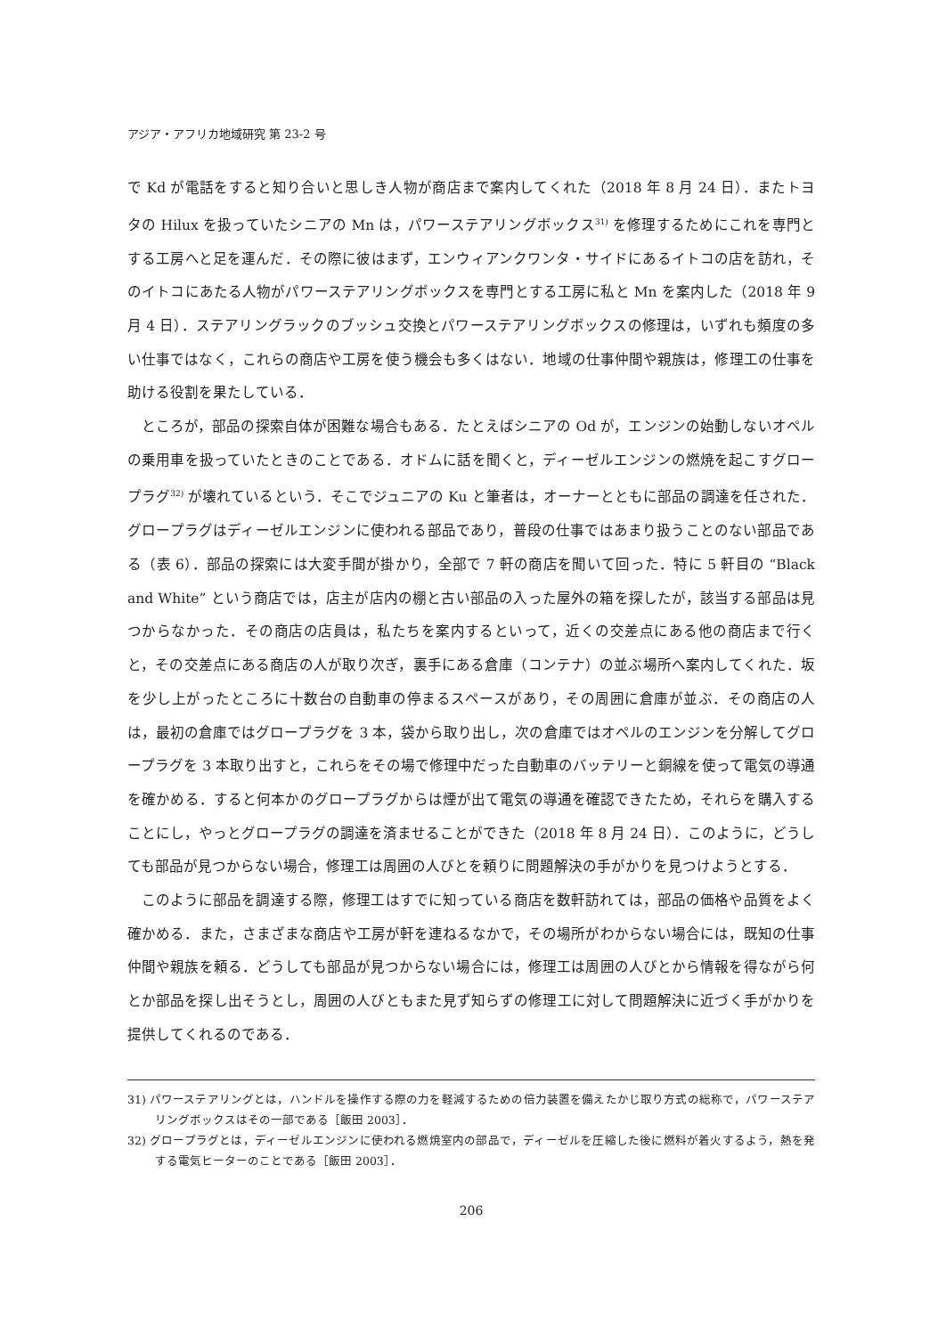アジア・アフリカ地域研究 第 23-2 号
で Kd が電話をすると知り合いと思しき人物が商店まで案内してくれた（2018 年 8 月 24 日）．またトヨタの Hilux を扱っていたシニアの Mn は，パワーステアリングボックス<sup>31)</sup> を修理するためにこれを専門とする工房へと足を運んだ．その際に彼はまず，エンウィアンクワンタ・サイドにあるイトコの店を訪れ，そのイトコにあたる人物がパワーステアリングボックスを専門とする工房に私と Mn を案内した（2018 年 9 月 4 日）．ステアリングラックのブッシュ交換とパワーステアリングボックスの修理は，いずれも頻度の多い仕事ではなく，これらの商店や工房を使う機会も多くはない．地域の仕事仲間や親族は，修理工の仕事を助ける役割を果たしている．
ところが，部品の探索自体が困難な場合もある．たとえばシニアの Od が，エンジンの始動しないオペルの乗用車を扱っていたときのことである．オドムに話を聞くと，ディーゼルエンジンの燃焼を起こすグロープラグ<sup>32)</sup> が壊れているという．そこでジュニアの Ku と筆者は，オーナーとともに部品の調達を任された．グロープラグはディーゼルエンジンに使われる部品であり，普段の仕事ではあまり扱うことのない部品である（表 6）．部品の探索には大変手間が掛かり，全部で 7 軒の商店を聞いて回った．特に 5 軒目の “Black and White” という商店では，店主が店内の棚と古い部品の入った屋外の箱を探したが，該当する部品は見つからなかった．その商店の店員は，私たちを案内するといって，近くの交差点にある他の商店まで行くと，その交差点にある商店の人が取り次ぎ，裏手にある倉庫（コンテナ）の並ぶ場所へ案内してくれた．坂を少し上がったところに十数台の自動車の停まるスペースがあり，その周囲に倉庫が並ぶ．その商店の人は，最初の倉庫ではグロープラグを 3 本，袋から取り出し，次の倉庫ではオペルのエンジンを分解してグロープラグを 3 本取り出すと，これらをその場で修理中だった自動車のバッテリーと銅線を使って電気の導通を確かめる．すると何本かのグロープラグからは煙が出て電気の導通を確認できたため，それらを購入することにし，やっとグロープラグの調達を済ませることができた（2018 年 8 月 24 日）．このように，どうしても部品が見つからない場合，修理工は周囲の人びとを頼りに問題解決の手がかりを見つけようとする．
このように部品を調達する際，修理工はすでに知っている商店を数軒訪れては，部品の価格や品質をよく確かめる．また，さまざまな商店や工房が軒を連ねるなかで，その場所がわからない場合には，既知の仕事仲間や親族を頼る．どうしても部品が見つからない場合には，修理工は周囲の人びとから情報を得ながら何とか部品を探し出そうとし，周囲の人びともまた見ず知らずの修理工に対して問題解決に近づく手がかりを提供してくれるのである．
31) パワーステアリングとは，ハンドルを操作する際の力を軽減するための倍力装置を備えたかじ取り方式の総称で，パワーステアリングボックスはその一部である［飯田 2003］．
32) グロープラグとは，ディーゼルエンジンに使われる燃焼室内の部品で，ディーゼルを圧縮した後に燃料が着火するよう，熱を発する電気ヒーターのことである［飯田 2003］．
206